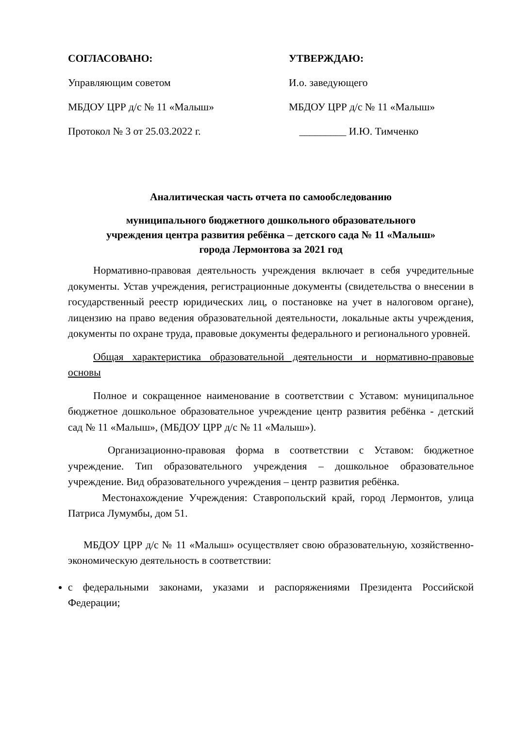СОГЛАСОВАНО:
Управляющим советом
МБДОУ ЦРР д/с № 11 «Малыш»
Протокол № 3 от 25.03.2022 г.
УТВЕРЖДАЮ:
И.о. заведующего
МБДОУ ЦРР д/с № 11 «Малыш»
_________ И.Ю. Тимченко
Аналитическая часть отчета по самообследованию
муниципального бюджетного дошкольного образовательного
учреждения центра развития ребёнка – детского сада № 11 «Малыш»
города Лермонтова за 2021 год
Нормативно-правовая деятельность учреждения включает в себя учредительные документы. Устав учреждения, регистрационные документы (свидетельства о внесении в государственный реестр юридических лиц, о постановке на учет в налоговом органе), лицензию на право ведения образовательной деятельности, локальные акты учреждения, документы по охране труда, правовые документы федерального и регионального уровней.
Общая характеристика образовательной деятельности и нормативно-правовые основы
Полное и сокращенное наименование в соответствии с Уставом: муниципальное бюджетное дошкольное образовательное учреждение центр развития ребёнка - детский сад № 11 «Малыш», (МБДОУ ЦРР д/с № 11 «Малыш»).
Организационно-правовая форма в соответствии с Уставом: бюджетное учреждение. Тип образовательного учреждения – дошкольное образовательное учреждение. Вид образовательного учреждения – центр развития ребёнка.
Местонахождение Учреждения: Ставропольский край, город Лермонтов, улица Патриса Лумумбы, дом 51.
МБДОУ ЦРР д/с № 11 «Малыш» осуществляет свою образовательную, хозяйственно-экономическую деятельность в соответствии:
с федеральными законами, указами и распоряжениями Президента Российской Федерации;